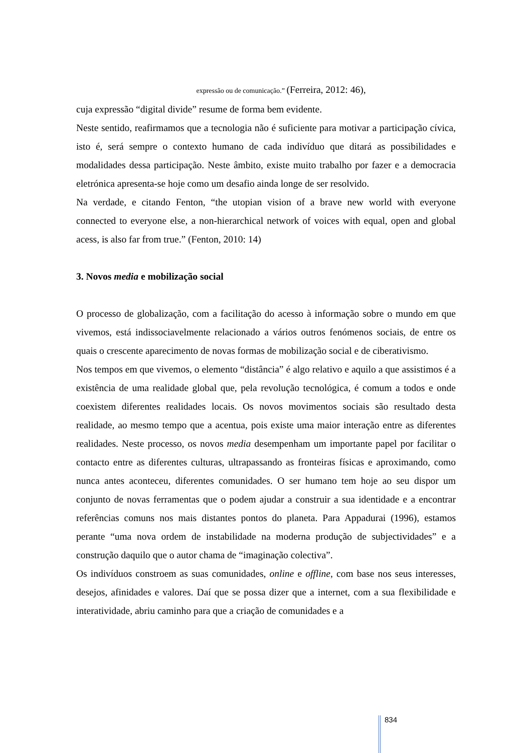expressão ou de comunicação.” (Ferreira, 2012: 46),
cuja expressão “digital divide” resume de forma bem evidente.
Neste sentido, reafirmamos que a tecnologia não é suficiente para motivar a participação cívica, isto é, será sempre o contexto humano de cada indivíduo que ditará as possibilidades e modalidades dessa participação. Neste âmbito, existe muito trabalho por fazer e a democracia eletrónica apresenta-se hoje como um desafio ainda longe de ser resolvido.
Na verdade, e citando Fenton, “the utopian vision of a brave new world with everyone connected to everyone else, a non-hierarchical network of voices with equal, open and global acess, is also far from true.” (Fenton, 2010: 14)
3. Novos media e mobilização social
O processo de globalização, com a facilitação do acesso à informação sobre o mundo em que vivemos, está indissociavelmente relacionado a vários outros fenómenos sociais, de entre os quais o crescente aparecimento de novas formas de mobilização social e de ciberativismo.
Nos tempos em que vivemos, o elemento “distância” é algo relativo e aquilo a que assistimos é a existência de uma realidade global que, pela revolução tecnológica, é comum a todos e onde coexistem diferentes realidades locais. Os novos movimentos sociais são resultado desta realidade, ao mesmo tempo que a acentua, pois existe uma maior interação entre as diferentes realidades. Neste processo, os novos media desempenham um importante papel por facilitar o contacto entre as diferentes culturas, ultrapassando as fronteiras físicas e aproximando, como nunca antes aconteceu, diferentes comunidades. O ser humano tem hoje ao seu dispor um conjunto de novas ferramentas que o podem ajudar a construir a sua identidade e a encontrar referências comuns nos mais distantes pontos do planeta. Para Appadurai (1996), estamos perante “uma nova ordem de instabilidade na moderna produção de subjectividades” e a construção daquilo que o autor chama de “imaginação colectiva”.
Os indivíduos constroem as suas comunidades, online e offline, com base nos seus interesses, desejos, afinidades e valores. Daí que se possa dizer que a internet, com a sua flexibilidade e interatividade, abriu caminho para que a criação de comunidades e a
834